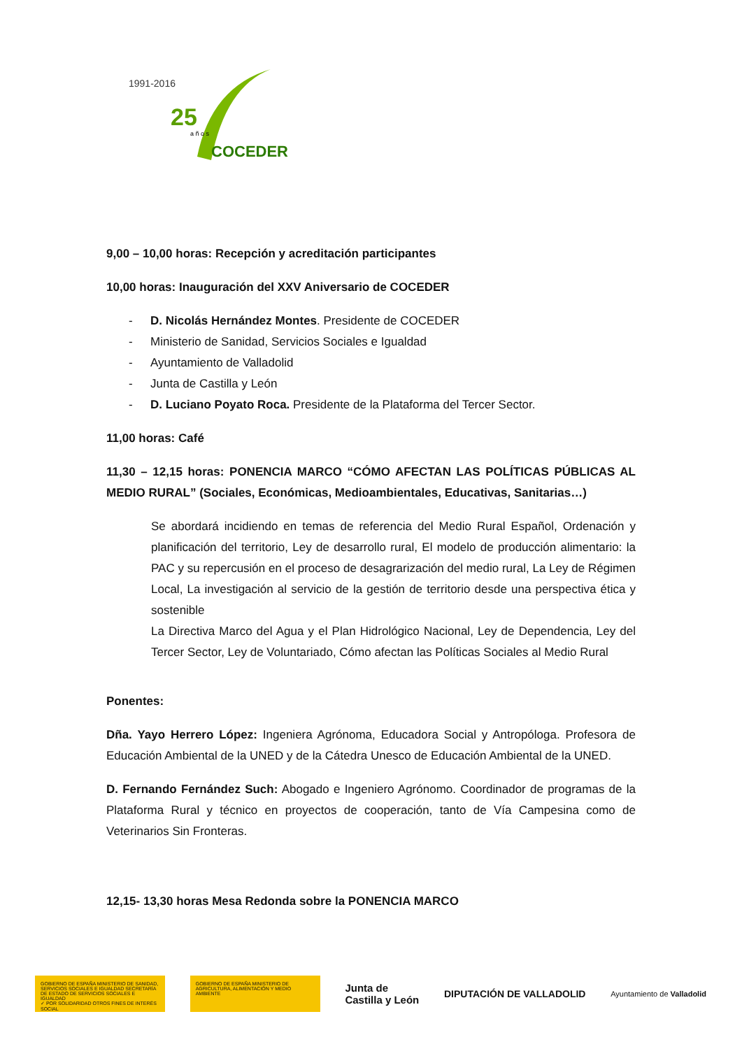1991-2016
25
a ñ o s
COCEDER
9,00 – 10,00 horas: Recepción y acreditación participantes
10,00 horas: Inauguración del XXV Aniversario de COCEDER
- D. Nicolás Hernández Montes. Presidente de COCEDER
- Ministerio de Sanidad, Servicios Sociales e Igualdad
- Ayuntamiento de Valladolid
- Junta de Castilla y León
- D. Luciano Poyato Roca. Presidente de la Plataforma del Tercer Sector.
11,00 horas: Café
11,30 – 12,15 horas: PONENCIA MARCO “CÓMO AFECTAN LAS POLÍTICAS PÚBLICAS AL MEDIO RURAL” (Sociales, Económicas, Medioambientales, Educativas, Sanitarias…)
Se abordará incidiendo en temas de referencia del Medio Rural Español, Ordenación y planificación del territorio, Ley de desarrollo rural, El modelo de producción alimentario: la PAC y su repercusión en el proceso de desagrarización del medio rural, La Ley de Régimen Local, La investigación al servicio de la gestión de territorio desde una perspectiva ética y sostenible
La Directiva Marco del Agua y el Plan Hidrológico Nacional, Ley de Dependencia, Ley del Tercer Sector, Ley de Voluntariado, Cómo afectan las Políticas Sociales al Medio Rural
Ponentes:
Dña. Yayo Herrero López: Ingeniera Agrónoma, Educadora Social y Antropóloga. Profesora de Educación Ambiental de la UNED y de la Cátedra Unesco de Educación Ambiental de la UNED.
D. Fernando Fernández Such: Abogado e Ingeniero Agrónomo. Coordinador de programas de la Plataforma Rural y técnico en proyectos de cooperación, tanto de Vía Campesina como de Veterinarios Sin Fronteras.
12,15- 13,30 horas Mesa Redonda sobre la PONENCIA MARCO
GOBIERNO DE ESPAÑA MINISTERIO DE SANIDAD, SERVICIOS SOCIALES E IGUALDAD SECRETARÍA DE ESTADO DE SERVICIOS SOCIALES E IGUALDAD
✓ POR SOLIDARIDAD OTROS FINES DE INTERÉS SOCIAL
GOBIERNO DE ESPAÑA MINISTERIO DE AGRICULTURA, ALIMENTACIÓN Y MEDIO AMBIENTE
Junta de
Castilla y León
DIPUTACIÓN DE VALLADOLID
Ayuntamiento de Valladolid